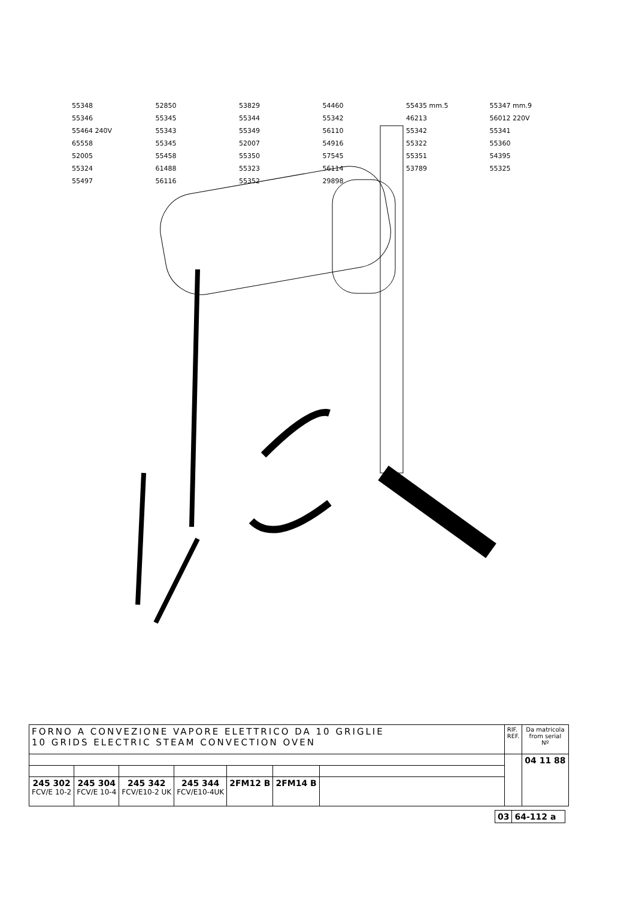55348 52850 53829 54460 55435 mm.5 55347 mm.9 55346 55345 55344 55342 46213 56012 220V 55464 240V 55343 55349 56110 55342 55341 65558 55345 52007 54916 55322 55360 52005 55458 55350 57545 55351 54395 55324 61488 55323 56114 53789 55325 55497 56116 55352 29898
| FORNO A CONVEZIONE VAPORE ELETTRICO DA 10 GRIGLIE 10 GRIDS ELECTRIC STEAM CONVECTION OVEN | | | | | | | RIF. REF. | Da matricola from serial Nº |
| | | | | | | | | 04 11 88 |
| 245 302 FCV/E 10-2 | 245 304 FCV/E 10-4 | 245 342 FCV/E10-2 UK | 245 344 FCV/E10-4UK | 2FM12 B | 2FM14 B | | | |
| 03 | 64-112 a |